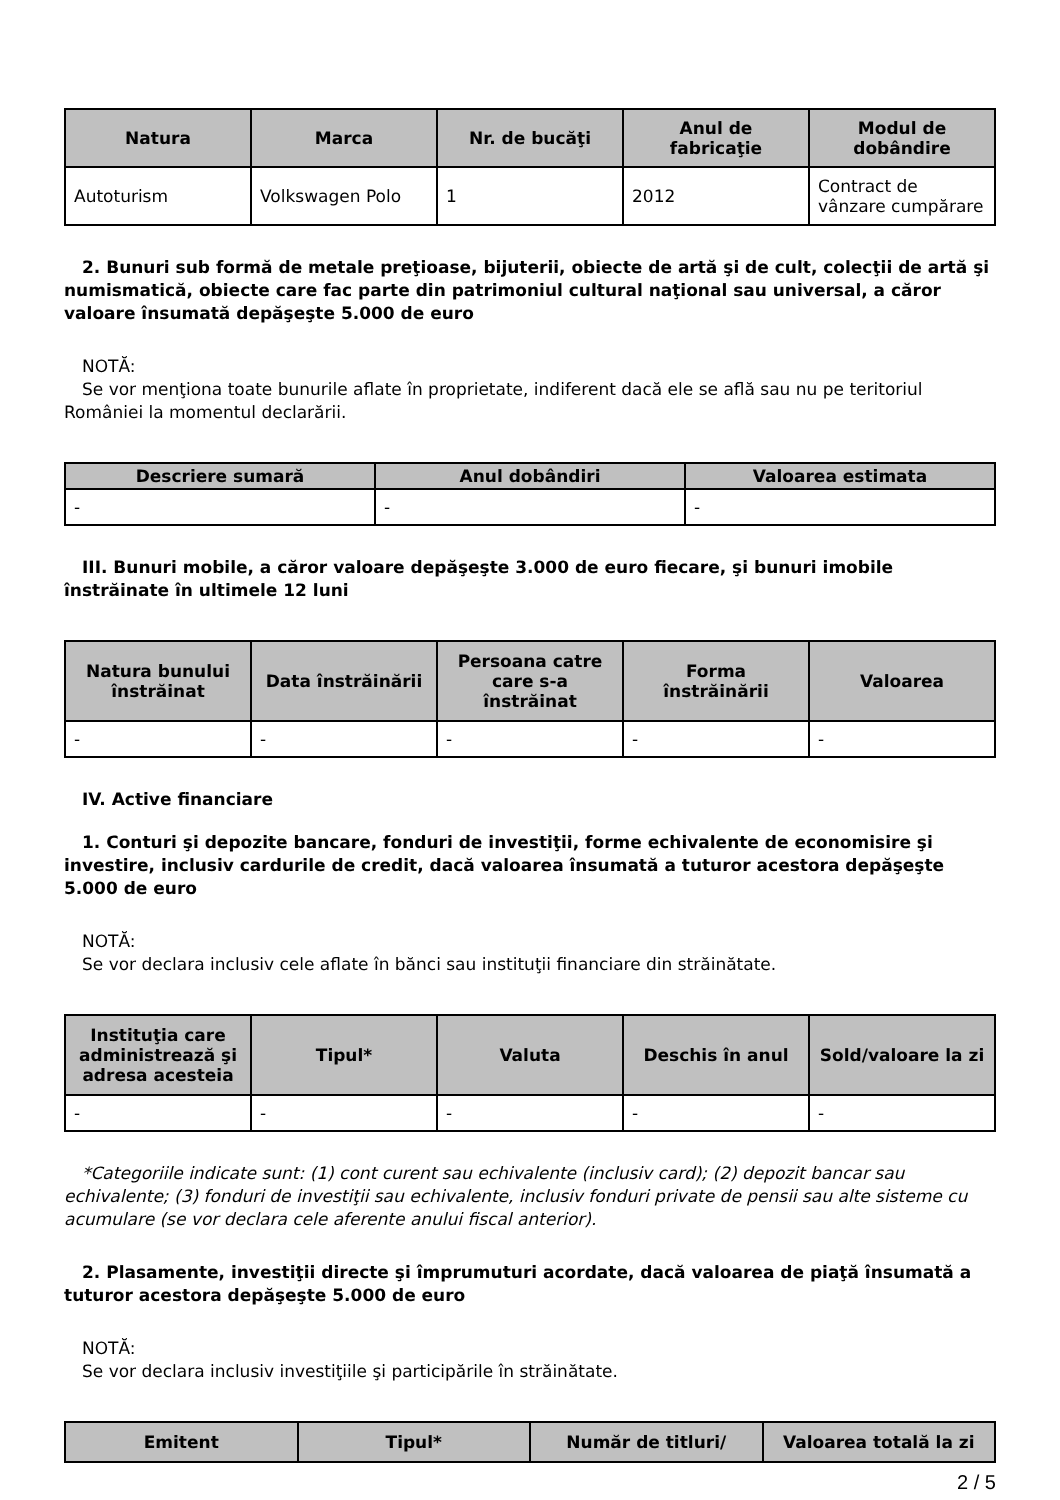| Natura | Marca | Nr. de bucăţi | Anul de fabricaţie | Modul de dobândire |
| --- | --- | --- | --- | --- |
| Autoturism | Volkswagen Polo | 1 | 2012 | Contract de vânzare cumpărare |
2. Bunuri sub formă de metale preţioase, bijuterii, obiecte de artă şi de cult, colecţii de artă şi numismatică, obiecte care fac parte din patrimoniul cultural naţional sau universal, a căror valoare însumată depăşeşte 5.000 de euro
NOTĂ:
Se vor menţiona toate bunurile aflate în proprietate, indiferent dacă ele se află sau nu pe teritoriul României la momentul declarării.
| Descriere sumară | Anul dobândiri | Valoarea estimata |
| --- | --- | --- |
| - | - | - |
III. Bunuri mobile, a căror valoare depăşeşte 3.000 de euro fiecare, şi bunuri imobile înstrăinate în ultimele 12 luni
| Natura bunului înstrăinat | Data înstrăinării | Persoana catre care s-a înstrăinat | Forma înstrăinării | Valoarea |
| --- | --- | --- | --- | --- |
| - | - | - | - | - |
IV. Active financiare
1. Conturi şi depozite bancare, fonduri de investiţii, forme echivalente de economisire şi investire, inclusiv cardurile de credit, dacă valoarea însumată a tuturor acestora depăşeşte 5.000 de euro
NOTĂ:
Se vor declara inclusiv cele aflate în bănci sau instituţii financiare din străinătate.
| Instituţia care administrează şi adresa acesteia | Tipul* | Valuta | Deschis în anul | Sold/valoare la zi |
| --- | --- | --- | --- | --- |
| - | - | - | - | - |
*Categoriile indicate sunt: (1) cont curent sau echivalente (inclusiv card); (2) depozit bancar sau echivalente; (3) fonduri de investiţii sau echivalente, inclusiv fonduri private de pensii sau alte sisteme cu acumulare (se vor declara cele aferente anului fiscal anterior).
2. Plasamente, investiţii directe şi împrumuturi acordate, dacă valoarea de piaţă însumată a tuturor acestora depăşeşte 5.000 de euro
NOTĂ:
Se vor declara inclusiv investiţiile şi participările în străinătate.
| Emitent | Tipul* | Număr de titluri/ | Valoarea totală la zi |
| --- | --- | --- | --- |
2 / 5